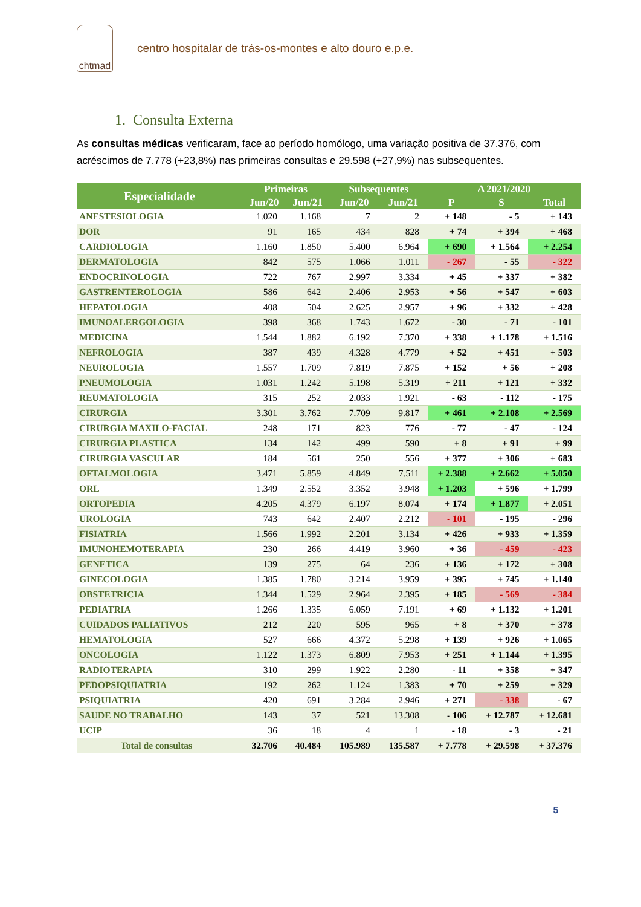chtmad
centro hospitalar de trás-os-montes e alto douro e.p.e.
1. Consulta Externa
As consultas médicas verificaram, face ao período homólogo, uma variação positiva de 37.376, com acréscimos de 7.778 (+23,8%) nas primeiras consultas e 29.598 (+27,9%) nas subsequentes.
| Especialidade | Primeiras | | Subsequentes | | Δ 2021/2020 | | |
| --- | --- | --- | --- | --- | --- | --- | --- |
| | Jun/20 | Jun/21 | Jun/20 | Jun/21 | P | S | Total |
| ANESTESIOLOGIA | 1.020 | 1.168 | 7 | 2 | + 148 | - 5 | + 143 |
| DOR | 91 | 165 | 434 | 828 | + 74 | + 394 | + 468 |
| CARDIOLOGIA | 1.160 | 1.850 | 5.400 | 6.964 | + 690 | + 1.564 | + 2.254 |
| DERMATOLOGIA | 842 | 575 | 1.066 | 1.011 | - 267 | - 55 | - 322 |
| ENDOCRINOLOGIA | 722 | 767 | 2.997 | 3.334 | + 45 | + 337 | + 382 |
| GASTRENTEROLOGIA | 586 | 642 | 2.406 | 2.953 | + 56 | + 547 | + 603 |
| HEPATOLOGIA | 408 | 504 | 2.625 | 2.957 | + 96 | + 332 | + 428 |
| IMUNOALERGOLOGIA | 398 | 368 | 1.743 | 1.672 | - 30 | - 71 | - 101 |
| MEDICINA | 1.544 | 1.882 | 6.192 | 7.370 | + 338 | + 1.178 | + 1.516 |
| NEFROLOGIA | 387 | 439 | 4.328 | 4.779 | + 52 | + 451 | + 503 |
| NEUROLOGIA | 1.557 | 1.709 | 7.819 | 7.875 | + 152 | + 56 | + 208 |
| PNEUMOLOGIA | 1.031 | 1.242 | 5.198 | 5.319 | + 211 | + 121 | + 332 |
| REUMATOLOGIA | 315 | 252 | 2.033 | 1.921 | - 63 | - 112 | - 175 |
| CIRURGIA | 3.301 | 3.762 | 7.709 | 9.817 | + 461 | + 2.108 | + 2.569 |
| CIRURGIA MAXILO-FACIAL | 248 | 171 | 823 | 776 | - 77 | - 47 | - 124 |
| CIRURGIA PLASTICA | 134 | 142 | 499 | 590 | + 8 | + 91 | + 99 |
| CIRURGIA VASCULAR | 184 | 561 | 250 | 556 | + 377 | + 306 | + 683 |
| OFTALMOLOGIA | 3.471 | 5.859 | 4.849 | 7.511 | + 2.388 | + 2.662 | + 5.050 |
| ORL | 1.349 | 2.552 | 3.352 | 3.948 | + 1.203 | + 596 | + 1.799 |
| ORTOPEDIA | 4.205 | 4.379 | 6.197 | 8.074 | + 174 | + 1.877 | + 2.051 |
| UROLOGIA | 743 | 642 | 2.407 | 2.212 | - 101 | - 195 | - 296 |
| FISIATRIA | 1.566 | 1.992 | 2.201 | 3.134 | + 426 | + 933 | + 1.359 |
| IMUNOHEMOTERAPIA | 230 | 266 | 4.419 | 3.960 | + 36 | - 459 | - 423 |
| GENETICA | 139 | 275 | 64 | 236 | + 136 | + 172 | + 308 |
| GINECOLOGIA | 1.385 | 1.780 | 3.214 | 3.959 | + 395 | + 745 | + 1.140 |
| OBSTETRICIA | 1.344 | 1.529 | 2.964 | 2.395 | + 185 | - 569 | - 384 |
| PEDIATRIA | 1.266 | 1.335 | 6.059 | 7.191 | + 69 | + 1.132 | + 1.201 |
| CUIDADOS PALIATIVOS | 212 | 220 | 595 | 965 | + 8 | + 370 | + 378 |
| HEMATOLOGIA | 527 | 666 | 4.372 | 5.298 | + 139 | + 926 | + 1.065 |
| ONCOLOGIA | 1.122 | 1.373 | 6.809 | 7.953 | + 251 | + 1.144 | + 1.395 |
| RADIOTERAPIA | 310 | 299 | 1.922 | 2.280 | - 11 | + 358 | + 347 |
| PEDOPSIQUIATRIA | 192 | 262 | 1.124 | 1.383 | + 70 | + 259 | + 329 |
| PSIQUIATRIA | 420 | 691 | 3.284 | 2.946 | + 271 | - 338 | - 67 |
| SAUDE NO TRABALHO | 143 | 37 | 521 | 13.308 | - 106 | + 12.787 | + 12.681 |
| UCIP | 36 | 18 | 4 | 1 | - 18 | - 3 | - 21 |
| Total de consultas | 32.706 | 40.484 | 105.989 | 135.587 | + 7.778 | + 29.598 | + 37.376 |
5